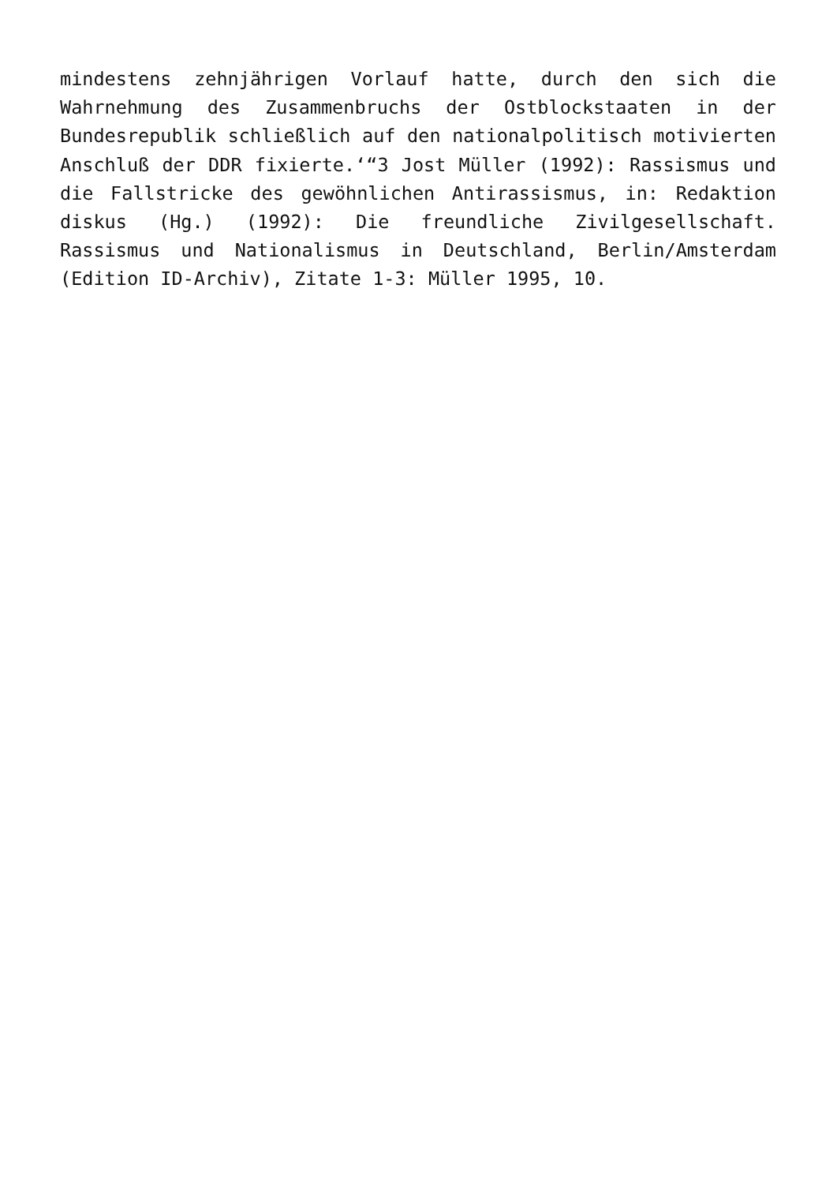mindestens zehnjährigen Vorlauf hatte, durch den sich die Wahrnehmung des Zusammenbruchs der Ostblockstaaten in der Bundesrepublik schließlich auf den nationalpolitisch motivierten Anschluß der DDR fixierte.‘“3 Jost Müller (1992): Rassismus und die Fallstricke des gewöhnlichen Antirassismus, in: Redaktion diskus (Hg.) (1992): Die freundliche Zivilgesellschaft. Rassismus und Nationalismus in Deutschland, Berlin/Amsterdam (Edition ID-Archiv), Zitate 1-3: Müller 1995, 10.